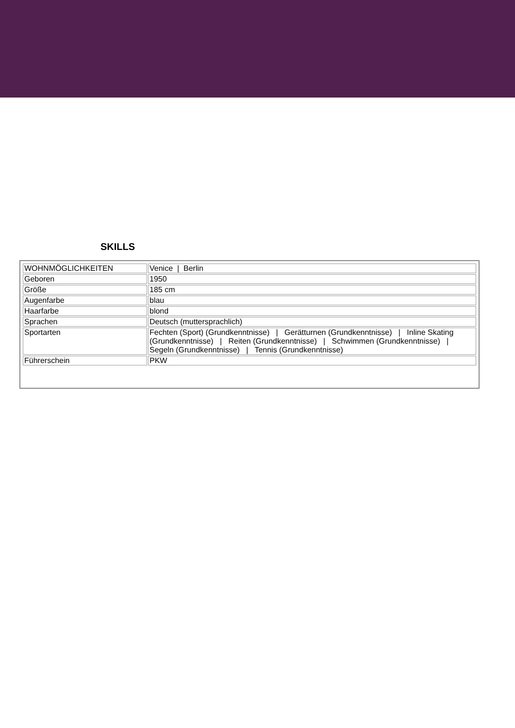SKILLS
| WOHNMÖGLICHKEITEN | Venice / Berlin |
| Geboren | 1950 |
| Größe | 185 cm |
| Augenfarbe | blau |
| Haarfarbe | blond |
| Sprachen | Deutsch (muttersprachlich) |
| Sportarten | Fechten (Sport) (Grundkenntnisse) / Gerätturnen (Grundkenntnisse) / Inline Skating (Grundkenntnisse) / Reiten (Grundkenntnisse) / Schwimmen (Grundkenntnisse) / Segeln (Grundkenntnisse) / Tennis (Grundkenntnisse) |
| Führerschein | PKW |